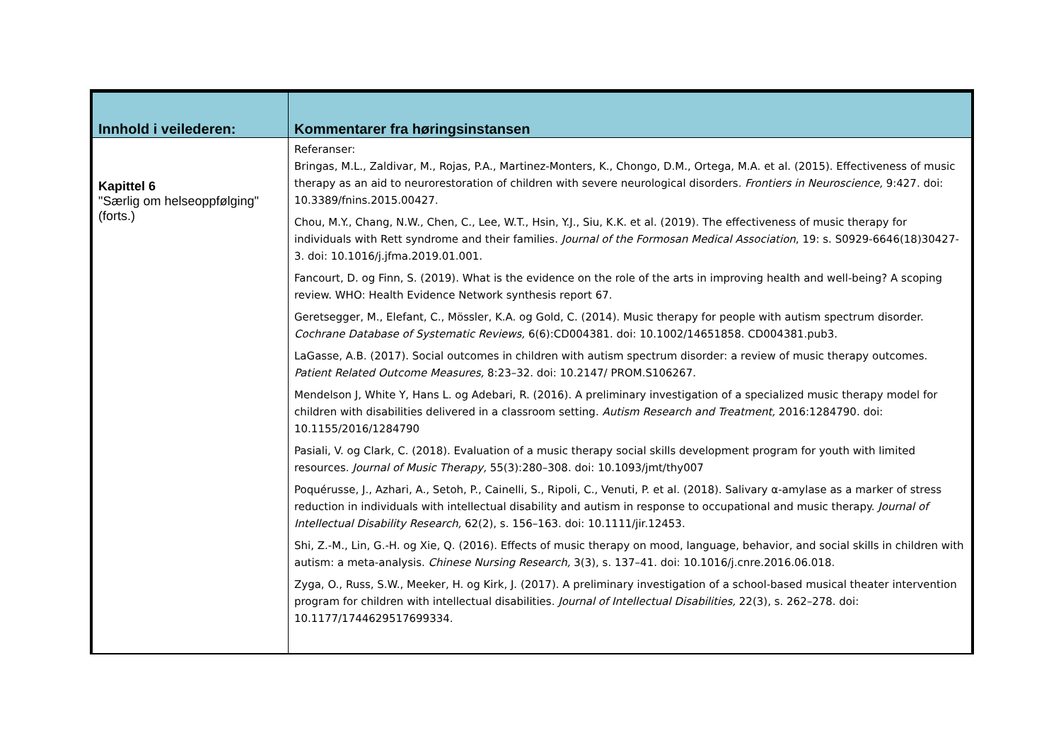| Innhold i veilederen: | Kommentarer fra høringsinstansen |
| --- | --- |
| Kapittel 6 "Særlig om helseoppfølging" (forts.) | Referanser: Bringas, M.L., Zaldivar, M., Rojas, P.A., Martinez-Monters, K., Chongo, D.M., Ortega, M.A. et al. (2015). Effectiveness of music therapy as an aid to neurorestoration of children with severe neurological disorders. Frontiers in Neuroscience, 9:427. doi: 10.3389/fnins.2015.00427. Chou, M.Y., Chang, N.W., Chen, C., Lee, W.T., Hsin, Y.J., Siu, K.K. et al. (2019). The effectiveness of music therapy for individuals with Rett syndrome and their families. Journal of the Formosan Medical Association , 19: s. S0929-6646(18)30427-3. doi: 10.1016/j.jfma.2019.01.001. Fancourt, D. og Finn, S. (2019). What is the evidence on the role of the arts in improving health and well-being? A scoping review. WHO: Health Evidence Network synthesis report 67. Geretsegger, M., Elefant, C., Mössler, K.A. og Gold, C. (2014). Music therapy for people with autism spectrum disorder. Cochrane Database of Systematic Reviews, 6(6):CD004381. doi: 10.1002/14651858. CD004381.pub3. LaGasse, A.B. (2017). Social outcomes in children with autism spectrum disorder: a review of music therapy outcomes. Patient Related Outcome Measures, 8:23–32. doi: 10.2147/ PROM.S106267. Mendelson J, White Y, Hans L. og Adebari, R. (2016). A preliminary investigation of a specialized music therapy model for children with disabilities delivered in a classroom setting. Autism Research and Treatment, 2016:1284790. doi: 10.1155/2016/1284790 Pasiali, V. og Clark, C. (2018). Evaluation of a music therapy social skills development program for youth with limited resources. Journal of Music Therapy, 55(3):280–308. doi: 10.1093/jmt/thy007 Poquérusse, J., Azhari, A., Setoh, P., Cainelli, S., Ripoli, C., Venuti, P. et al. (2018). Salivary α-amylase as a marker of stress reduction in individuals with intellectual disability and autism in response to occupational and music therapy. Journal of Intellectual Disability Research, 62(2), s. 156–163. doi: 10.1111/jir.12453. Shi, Z.-M., Lin, G.-H. og Xie, Q. (2016). Effects of music therapy on mood, language, behavior, and social skills in children with autism: a meta-analysis. Chinese Nursing Research, 3(3), s. 137–41. doi: 10.1016/j.cnre.2016.06.018. Zyga, O., Russ, S.W., Meeker, H. og Kirk, J. (2017). A preliminary investigation of a school-based musical theater intervention program for children with intellectual disabilities. Journal of Intellectual Disabilities, 22(3), s. 262–278. doi: 10.1177/1744629517699334. |